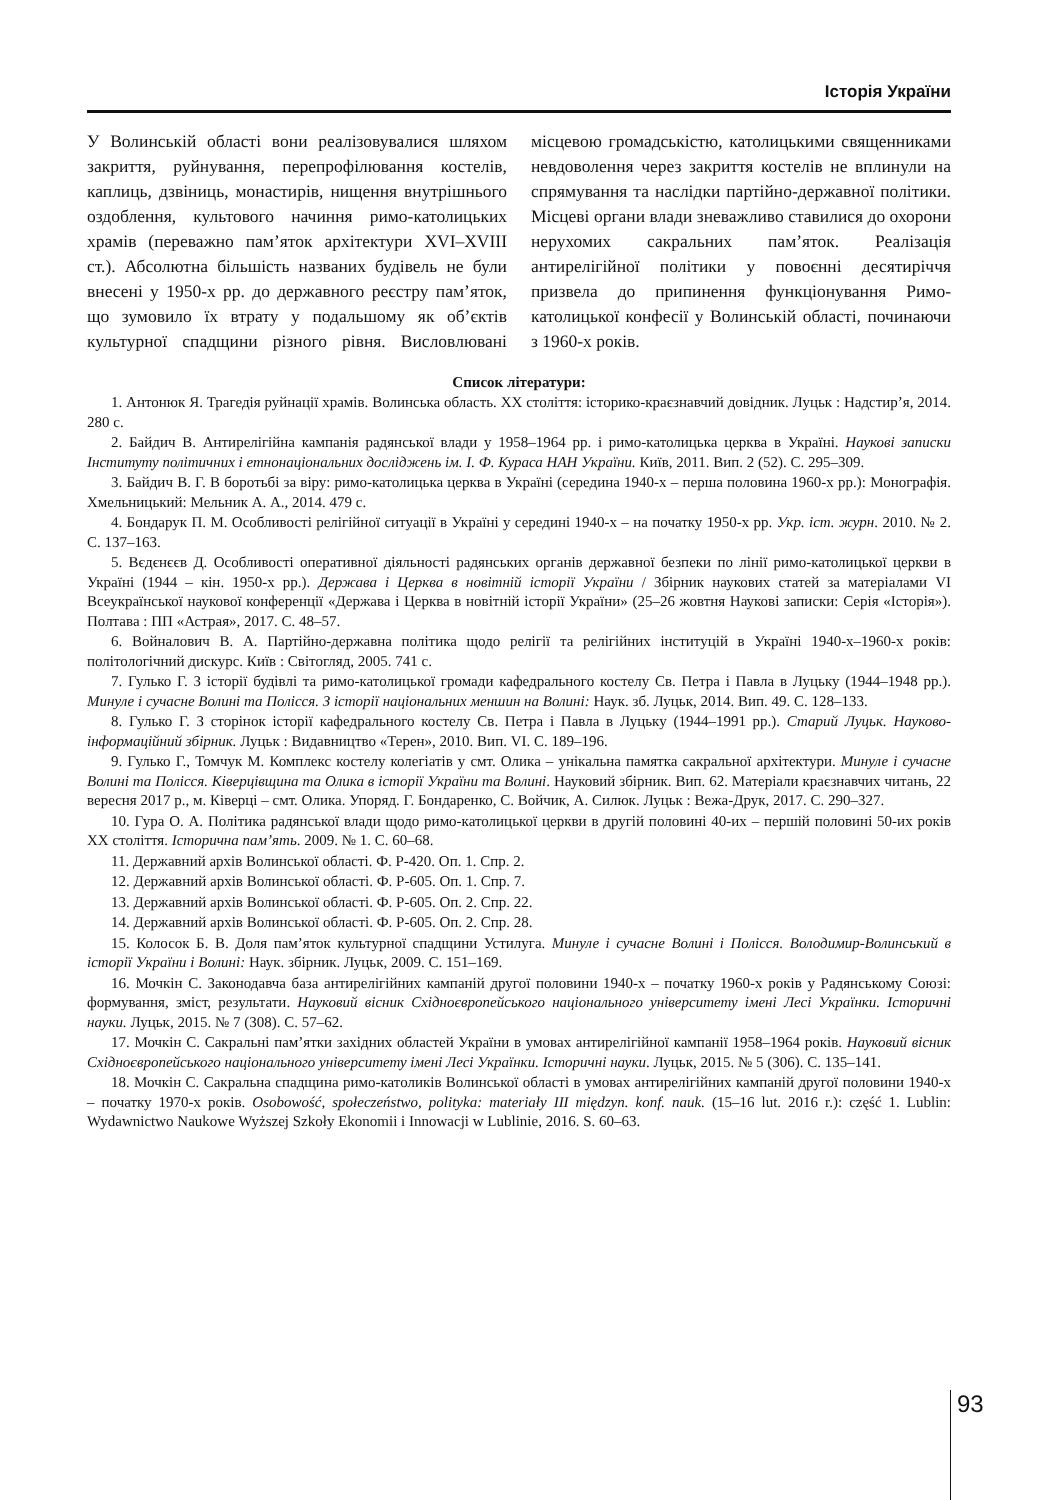Історія України
У Волинській області вони реалізовувалися шляхом закриття, руйнування, перепрофілювання костелів, каплиць, дзвіниць, монастирів, нищення внутрішнього оздоблення, культового начиння римо-католицьких храмів (переважно пам’яток архітектури XVI–XVIII ст.). Абсолютна більшість названих будівель не були внесені у 1950-х рр. до державного реєстру пам’яток, що зумовило їх втрату у подальшому як об’єктів культурної спадщини різного рівня. Висловлювані місцевою громадськістю, католицькими священниками невдоволення через закриття костелів не вплинули на спрямування та наслідки партійно-державної політики. Місцеві органи влади зневажливо ставилися до охорони нерухомих сакральних пам’яток. Реалізація антирелігійної політики у повоєнні десятиріччя призвела до припинення функціонування Римо-католицької конфесії у Волинській області, починаючи з 1960-х років.
Список літератури:
1. Антонюк Я. Трагедія руйнації храмів. Волинська область. XX століття: історико-краєзнавчий довідник. Луцьк : Надстир’я, 2014. 280 с.
2. Байдич В. Антирелігійна кампанія радянської влади у 1958–1964 рр. і римо-католицька церква в Україні. Наукові записки Інституту політичних і етнонаціональних досліджень ім. І. Ф. Кураса НАН України. Київ, 2011. Вип. 2 (52). С. 295–309.
3. Байдич В. Г. В боротьбі за віру: римо-католицька церква в Україні (середина 1940-х – перша половина 1960-х рр.): Монографія. Хмельницький: Мельник А. А., 2014. 479 с.
4. Бондарук П. М. Особливості релігійної ситуації в Україні у середині 1940-х – на початку 1950-х рр. Укр. іст. журн. 2010. № 2. С. 137–163.
5. Вєдєнєєв Д. Особливості оперативної діяльності радянських органів державної безпеки по лінії римо-католицької церкви в Україні (1944 – кін. 1950-х рр.). Держава і Церква в новітній історії України / Збірник наукових статей за матеріалами VI Всеукраїнської наукової конференції «Держава і Церква в новітній історії України» (25–26 жовтня Наукові записки: Серія «Історія»). Полтава : ПП «Астрая», 2017. С. 48–57.
6. Войналович В. А. Партійно-державна політика щодо релігії та релігійних інституцій в Україні 1940-х–1960-х років: політологічний дискурс. Київ : Світогляд, 2005. 741 с.
7. Гулько Г. З історії будівлі та римо-католицької громади кафедрального костелу Св. Петра і Павла в Луцьку (1944–1948 рр.). Минуле і сучасне Волині та Полісся. З історії національних меншин на Волині: Наук. зб. Луцьк, 2014. Вип. 49. С. 128–133.
8. Гулько Г. З сторінок історії кафедрального костелу Св. Петра і Павла в Луцьку (1944–1991 рр.). Старий Луцьк. Науково-інформаційний збірник. Луцьк : Видавництво «Терен», 2010. Вип. VI. С. 189–196.
9. Гулько Г., Томчук М. Комплекс костелу колегіатів у смт. Олика – унікальна памятка сакральної архітектури. Минуле і сучасне Волині та Полісся. Ківерцівщина та Олика в історії України та Волині. Науковий збірник. Вип. 62. Матеріали краєзнавчих читань, 22 вересня 2017 р., м. Ківерці – смт. Олика. Упоряд. Г. Бондаренко, С. Войчик, А. Силюк. Луцьк : Вежа-Друк, 2017. С. 290–327.
10. Гура О. А. Політика радянської влади щодо римо-католицької церкви в другій половині 40-их – першій половині 50-их років XX століття. Історична пам’ять. 2009. № 1. С. 60–68.
11. Державний архів Волинської області. Ф. Р-420. Оп. 1. Спр. 2.
12. Державний архів Волинської області. Ф. Р-605. Оп. 1. Спр. 7.
13. Державний архів Волинської області. Ф. Р-605. Оп. 2. Спр. 22.
14. Державний архів Волинської області. Ф. Р-605. Оп. 2. Спр. 28.
15. Колосок Б. В. Доля пам’яток культурної спадщини Устилуга. Минуле і сучасне Волині і Полісся. Володимир-Волинський в історії України і Волині: Наук. збірник. Луцьк, 2009. С. 151–169.
16. Мочкін С. Законодавча база антирелігійних кампаній другої половини 1940-х – початку 1960-х років у Радянському Союзі: формування, зміст, результати. Науковий вісник Східноєвропейського національного університету імені Лесі Українки. Історичні науки. Луцьк, 2015. № 7 (308). С. 57–62.
17. Мочкін С. Сакральні пам’ятки західних областей України в умовах антирелігійної кампанії 1958–1964 років. Науковий вісник Східноєвропейського національного університету імені Лесі Українки. Історичні науки. Луцьк, 2015. № 5 (306). С. 135–141.
18. Мочкін С. Сакральна спадщина римо-католиків Волинської області в умовах антирелігійних кампаній другої половини 1940-х – початку 1970-х років. Osobowość, społeczeństwo, polityka: materiały III międzyn. konf. nauk. (15–16 lut. 2016 r.): część 1. Lublin: Wydawnictwo Naukowe Wyższej Szkoły Ekonomii i Innowacji w Lublinie, 2016. S. 60–63.
93